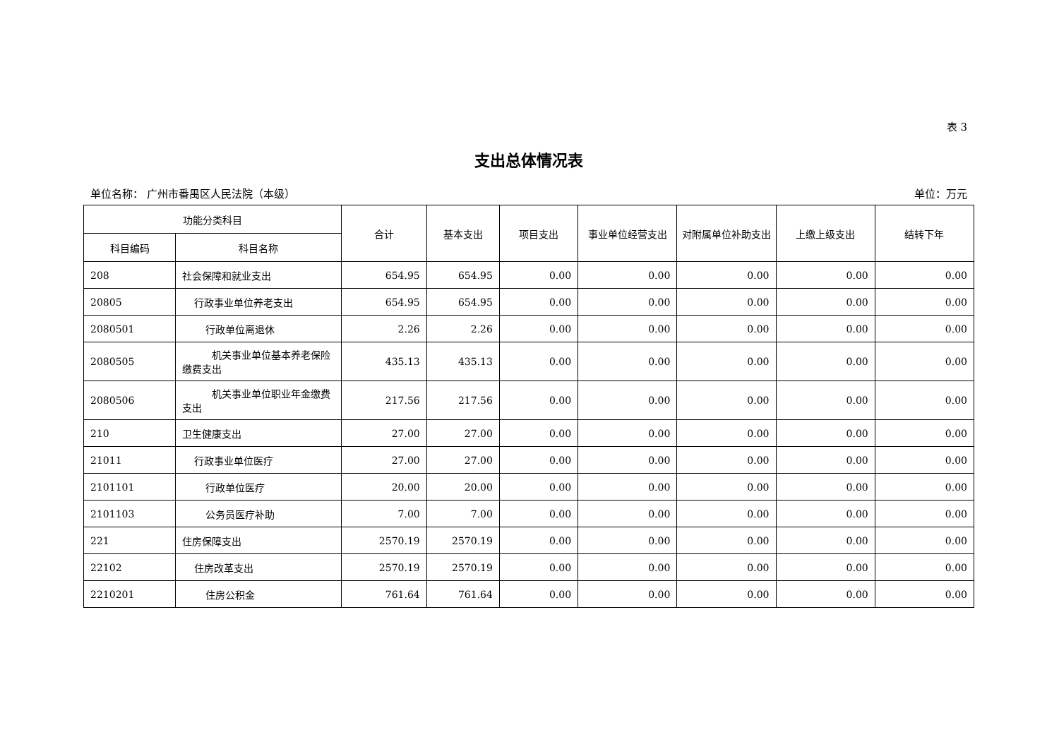表 3
支出总体情况表
单位名称： 广州市番禺区人民法院（本级） 单位：万元
| 功能分类科目 | | 合计 | 基本支出 | 项目支出 | 事业单位经营支出 | 对附属单位补助支出 | 上缴上级支出 | 结转下年 |
| --- | --- | --- | --- | --- | --- | --- | --- | --- |
| 科目编码 | 科目名称 | | | | | | | |
| 208 | 社会保障和就业支出 | 654.95 | 654.95 | 0.00 | 0.00 | 0.00 | 0.00 | 0.00 |
| 20805 | 行政事业单位养老支出 | 654.95 | 654.95 | 0.00 | 0.00 | 0.00 | 0.00 | 0.00 |
| 2080501 | 行政单位离退休 | 2.26 | 2.26 | 0.00 | 0.00 | 0.00 | 0.00 | 0.00 |
| 2080505 | 机关事业单位基本养老保险缴费支出 | 435.13 | 435.13 | 0.00 | 0.00 | 0.00 | 0.00 | 0.00 |
| 2080506 | 机关事业单位职业年金缴费支出 | 217.56 | 217.56 | 0.00 | 0.00 | 0.00 | 0.00 | 0.00 |
| 210 | 卫生健康支出 | 27.00 | 27.00 | 0.00 | 0.00 | 0.00 | 0.00 | 0.00 |
| 21011 | 行政事业单位医疗 | 27.00 | 27.00 | 0.00 | 0.00 | 0.00 | 0.00 | 0.00 |
| 2101101 | 行政单位医疗 | 20.00 | 20.00 | 0.00 | 0.00 | 0.00 | 0.00 | 0.00 |
| 2101103 | 公务员医疗补助 | 7.00 | 7.00 | 0.00 | 0.00 | 0.00 | 0.00 | 0.00 |
| 221 | 住房保障支出 | 2570.19 | 2570.19 | 0.00 | 0.00 | 0.00 | 0.00 | 0.00 |
| 22102 | 住房改革支出 | 2570.19 | 2570.19 | 0.00 | 0.00 | 0.00 | 0.00 | 0.00 |
| 2210201 | 住房公积金 | 761.64 | 761.64 | 0.00 | 0.00 | 0.00 | 0.00 | 0.00 |